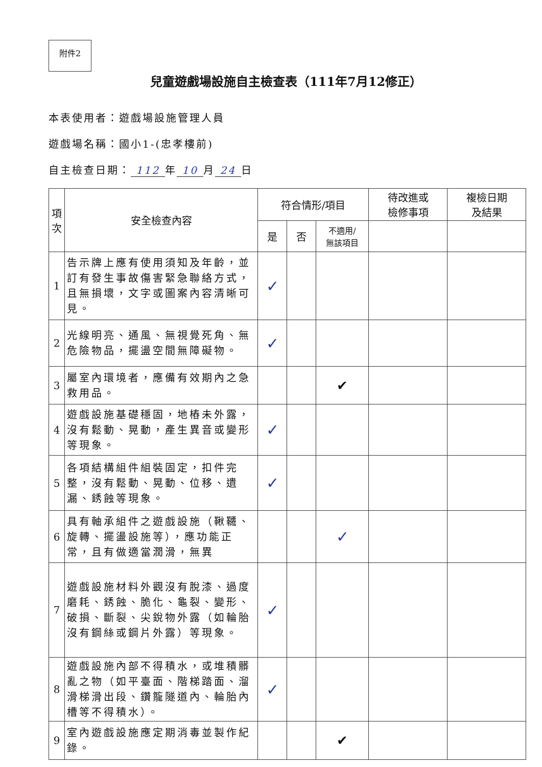附件2
兒童遊戲場設施自主檢查表（111年7月12修正）
本表使用者：遊戲場設施管理人員
遊戲場名稱：國小1-(忠孝樓前)
自主檢查日期： 112 年 10 月 24 日
| 項次 | 安全檢查內容 | 符合情形/項目 | | | 待改進或 檢修事項 | 複檢日期 及結果 |
| --- | --- | --- | --- | --- | --- | --- |
| | | 是 | 否 | 不適用/ 無該項目 | | |
| 1 | 告示牌上應有使用須知及年齡，並訂有發生事故傷害緊急聯絡方式，且無損壞，文字或圖案內容清晰可見。 | ✓ | | | | |
| 2 | 光線明亮、通風、無視覺死角、無危險物品，擺盪空間無障礙物。 | ✓ | | | | |
| 3 | 屬室內環境者，應備有效期內之急救用品。 | | | ✔ | | |
| 4 | 遊戲設施基礎穩固，地樁未外露，沒有鬆動、晃動，產生異音或變形等現象。 | ✓ | | | | |
| 5 | 各項結構組件組裝固定，扣件完整，沒有鬆動、晃動、位移、遺漏、銹蝕等現象。 | ✓ | | | | |
| 6 | 具有軸承組件之遊戲設施（鞦韆、旋轉、擺盪設施等），應功能正常，且有做適當潤滑，無異 | | | ✓ | | |
| 7 | 遊戲設施材料外觀沒有脫漆、過度磨耗、銹蝕、脆化、龜裂、變形、破損、斷裂、尖銳物外露（如輪胎沒有鋼絲或鋼片外露）等現象。 | ✓ | | | | |
| 8 | 遊戲設施內部不得積水，或堆積髒亂之物（如平臺面、階梯踏面、溜滑梯滑出段、鑽籠隧道內、輪胎內槽等不得積水）。 | ✓ | | | | |
| 9 | 室內遊戲設施應定期消毒並製作紀錄。 | | | ✔ | | |